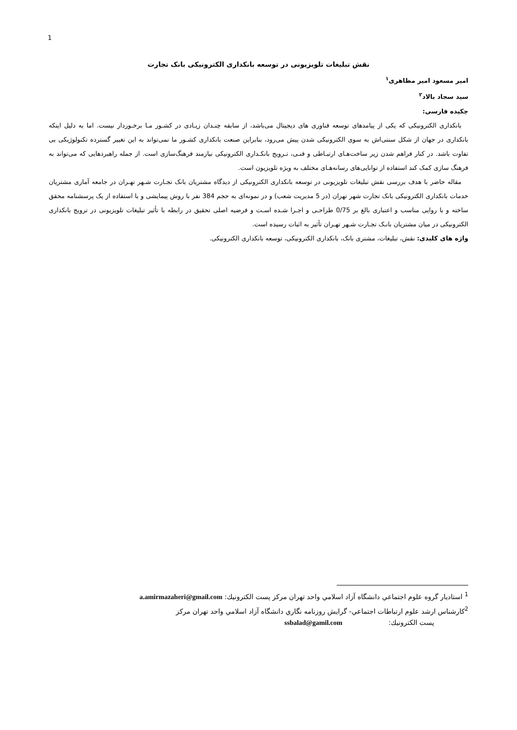1
نقش تبلیغات تلویزیونی در توسعه بانکداری الکترونیکی بانک تجارت
امیر مسعود امیر مظاهری<sup>۱</sup>
سید سجاد بالاد<sup>۲</sup>
چکیده فارسی:
بانکداری الکترونیکی که یکی از پیامدهای توسعه فناوری های دیجیتال می‌باشد، از سابقه چنـدان زیـادی در کشـور مـا برخـوردار نیست. اما به دلیل اینکه بانکداری در جهان از شکل سنتی‌اش به سوی الکترونیکی شدن پیش می‌رود، بنابراین صنعت بانکداری کشـور ما نمی‌تواند به این تغییر گسترده تکنولوژیکی بی تفاوت باشد. در کنار فراهم شدن زیر ساخت‌هـای ارتبـاطی و فنـی، تـرویج بانکـداری الکترونیکی نیازمند فرهنگ‌سازی است. از جمله راهبردهایی که می‌تواند به فرهنگ سازی کمک کند استفاده از توانایی‌های رسانه‌هـای مختلف به ویژه تلویزیون است.
مقاله حاضر با هدف بررسی نقش تبلیغات تلویزیونی در توسعه بانکداری الکترونیکی از دیدگاه مشتریان بانک تجـارت شـهر تهـران در جامعه آماری مشتریان خدمات بانکداری الکترونیکی بانک تجارت شهر تهران (در 5 مدیریت شعب) و در نمونه‌ای به حجم 384 نفر با روش پیمایشی و با استفاده از یک پرسشنامه محقق ساخته و با روایی مناسب و اعتباری بالغ بر 0/75 طراحـی و اجـرا شـده اسـت و فرضیه اصلی تحقیق در رابطه با تأثیر تبلیغات تلویزیونی در ترویج بانکداری الکترونیکی در میان مشتریان بانـک تجـارت شـهر تهـران تأثیر به اثبات رسیده است.
واژه های کلیدی: نقش، تبلیغات، مشتری بانک، بانکداری الکترونیکی، توسعه بانکداری الکترونیکی.
<sup>1</sup> استاديار گروه علوم اجتماعي دانشگاه آزاد اسلامي واحد تهران مركز پست الكترونيك: a.amirmazaheri@gmail.com
<sup>2</sup> كارشناس ارشد علوم ارتباطات اجتماعي- گرايش روزنامه نگاري دانشگاه آزاد اسلامي واحد تهران مركز
پست الكترونيك: ssbalad@gamil.com